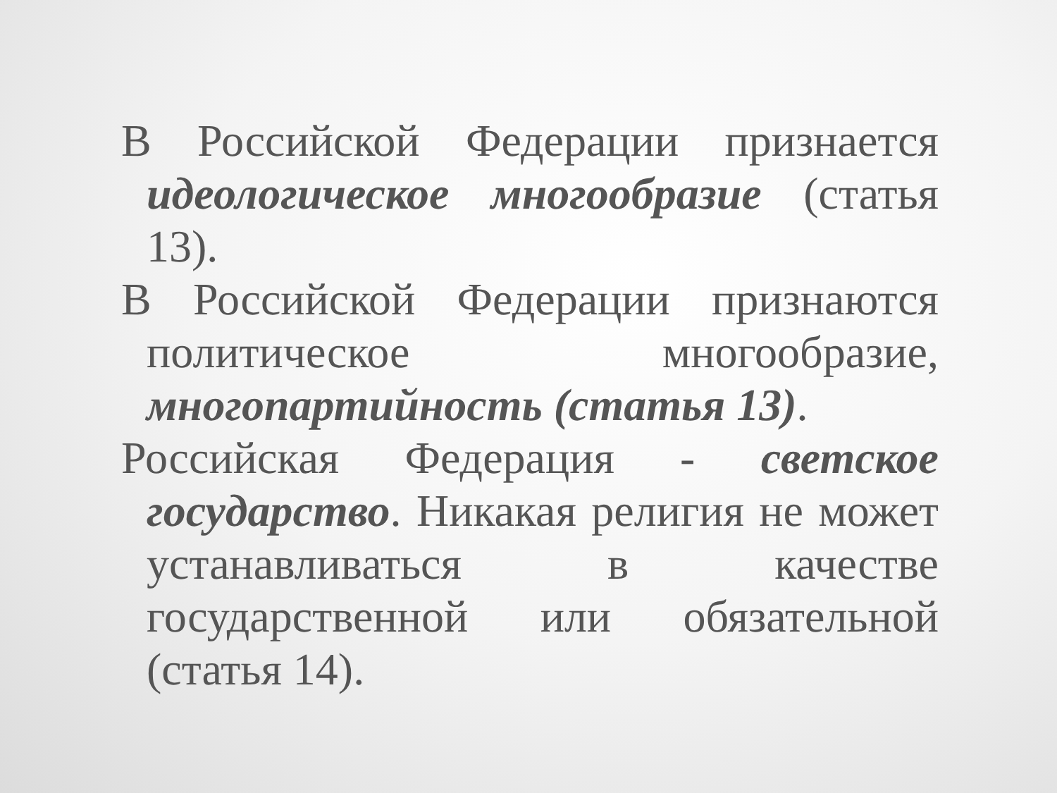В Российской Федерации признается идеологическое многообразие (статья 13).
В Российской Федерации признаются политическое многообразие, многопартийность (статья 13).
Российская Федерация - светское государство. Никакая религия не может устанавливаться в качестве государственной или обязательной (статья 14).